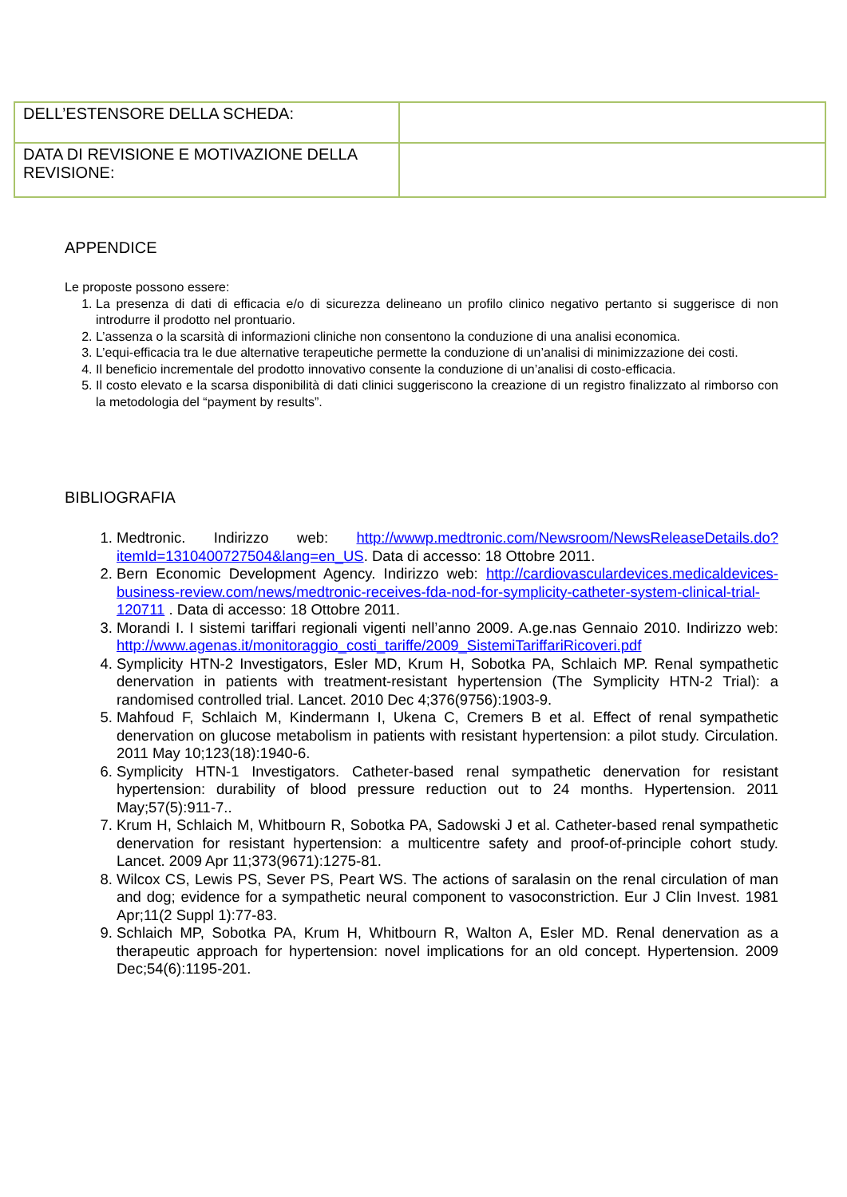| DELL’ESTENSORE DELLA SCHEDA: | |
| DATA DI REVISIONE E MOTIVAZIONE DELLA REVISIONE: | |
APPENDICE
Le proposte possono essere:
1. La presenza di dati di efficacia e/o di sicurezza delineano un profilo clinico negativo pertanto si suggerisce di non introdurre il prodotto nel prontuario.
2. L’assenza o la scarsità di informazioni cliniche non consentono la conduzione di una analisi economica.
3. L’equi-efficacia tra le due alternative terapeutiche permette la conduzione di un’analisi di minimizzazione dei costi.
4. Il beneficio incrementale del prodotto innovativo consente la conduzione di un’analisi di costo-efficacia.
5. Il costo elevato e la scarsa disponibilità di dati clinici suggeriscono la creazione di un registro finalizzato al rimborso con la metodologia del “payment by results”.
BIBLIOGRAFIA
1. Medtronic. Indirizzo web: http://wwwp.medtronic.com/Newsroom/NewsReleaseDetails.do?itemId=1310400727504&lang=en_US. Data di accesso: 18 Ottobre 2011.
2. Bern Economic Development Agency. Indirizzo web: http://cardiovasculardevices.medicaldevices-business-review.com/news/medtronic-receives-fda-nod-for-symplicity-catheter-system-clinical-trial-120711 . Data di accesso: 18 Ottobre 2011.
3. Morandi I. I sistemi tariffari regionali vigenti nell’anno 2009. A.ge.nas Gennaio 2010. Indirizzo web: http://www.agenas.it/monitoraggio_costi_tariffe/2009_SistemiTariffariRicoveri.pdf
4. Symplicity HTN-2 Investigators, Esler MD, Krum H, Sobotka PA, Schlaich MP. Renal sympathetic denervation in patients with treatment-resistant hypertension (The Symplicity HTN-2 Trial): a randomised controlled trial. Lancet. 2010 Dec 4;376(9756):1903-9.
5. Mahfoud F, Schlaich M, Kindermann I, Ukena C, Cremers B et al. Effect of renal sympathetic denervation on glucose metabolism in patients with resistant hypertension: a pilot study. Circulation. 2011 May 10;123(18):1940-6.
6. Symplicity HTN-1 Investigators. Catheter-based renal sympathetic denervation for resistant hypertension: durability of blood pressure reduction out to 24 months. Hypertension. 2011 May;57(5):911-7..
7. Krum H, Schlaich M, Whitbourn R, Sobotka PA, Sadowski J et al. Catheter-based renal sympathetic denervation for resistant hypertension: a multicentre safety and proof-of-principle cohort study. Lancet. 2009 Apr 11;373(9671):1275-81.
8. Wilcox CS, Lewis PS, Sever PS, Peart WS. The actions of saralasin on the renal circulation of man and dog; evidence for a sympathetic neural component to vasoconstriction. Eur J Clin Invest. 1981 Apr;11(2 Suppl 1):77-83.
9. Schlaich MP, Sobotka PA, Krum H, Whitbourn R, Walton A, Esler MD. Renal denervation as a therapeutic approach for hypertension: novel implications for an old concept. Hypertension. 2009 Dec;54(6):1195-201.